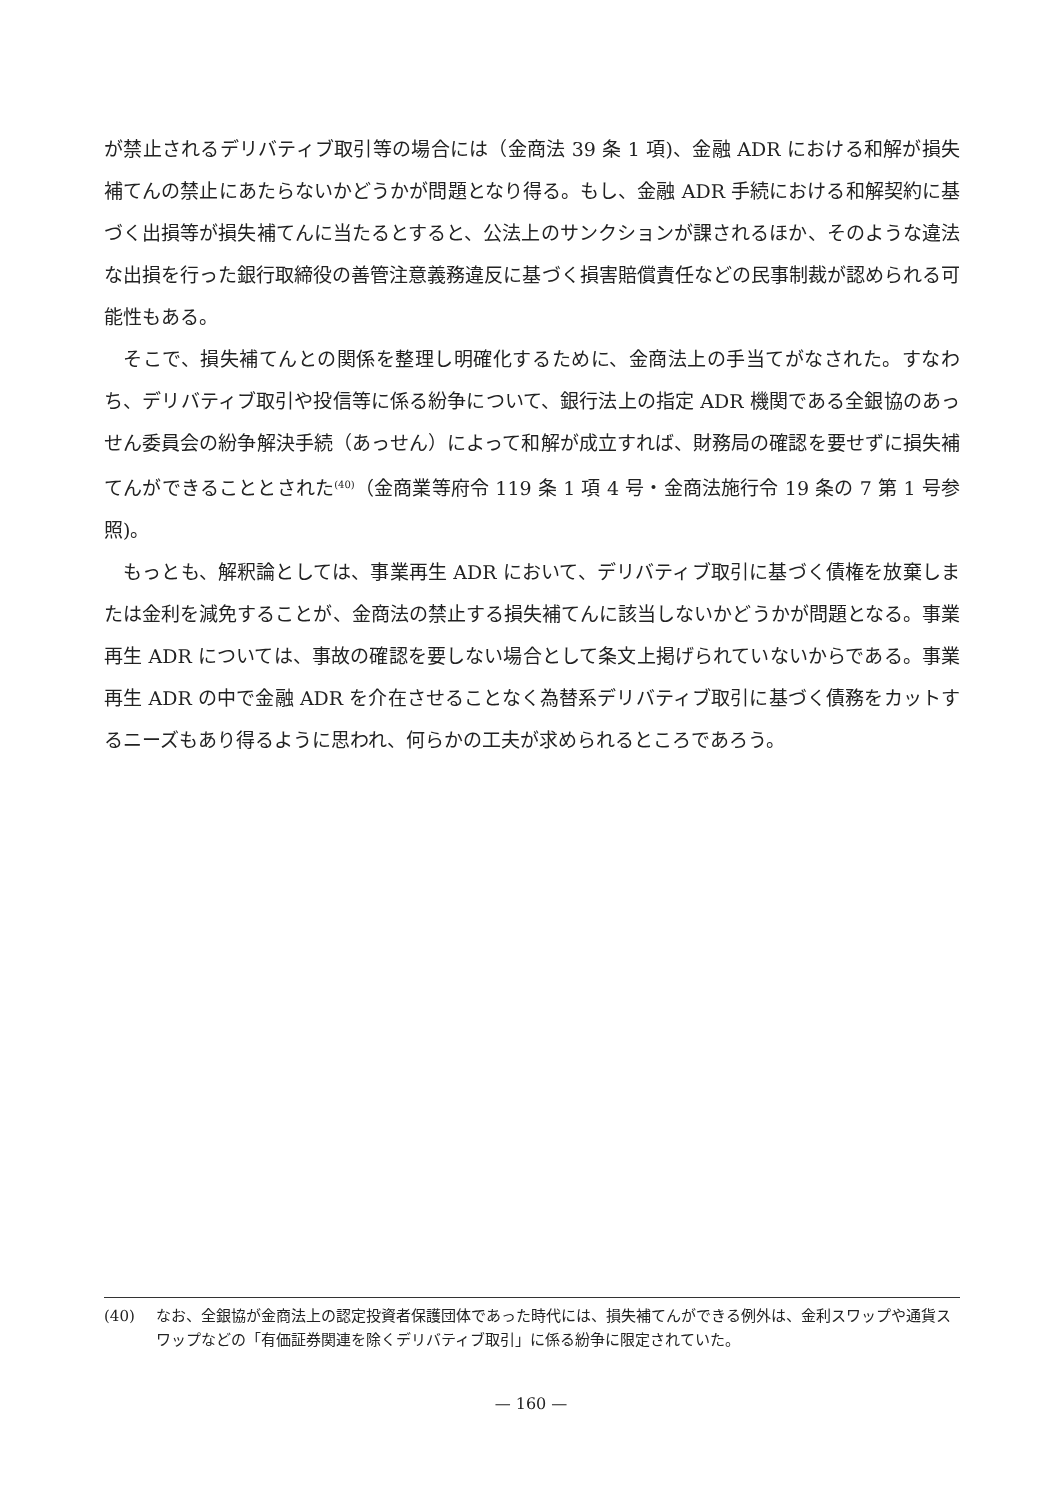が禁止されるデリバティブ取引等の場合には（金商法 39 条 1 項)、金融 ADR における和解が損失補てんの禁止にあたらないかどうかが問題となり得る。もし、金融 ADR 手続における和解契約に基づく出損等が損失補てんに当たるとすると、公法上のサンクションが課されるほか、そのような違法な出損を行った銀行取締役の善管注意義務違反に基づく損害賠償責任などの民事制裁が認められる可能性もある。
そこで、損失補てんとの関係を整理し明確化するために、金商法上の手当てがなされた。すなわち、デリバティブ取引や投信等に係る紛争について、銀行法上の指定 ADR 機関である全銀協のあっせん委員会の紛争解決手続（あっせん）によって和解が成立すれば、財務局の確認を要せずに損失補てんができることとされた<sup>(40)</sup>（金商業等府令 119 条 1 項 4 号・金商法施行令 19 条の 7 第 1 号参照)。
もっとも、解釈論としては、事業再生 ADR において、デリバティブ取引に基づく債権を放棄しまたは金利を減免することが、金商法の禁止する損失補てんに該当しないかどうかが問題となる。事業再生 ADR については、事故の確認を要しない場合として条文上掲げられていないからである。事業再生 ADR の中で金融 ADR を介在させることなく為替系デリバティブ取引に基づく債務をカットするニーズもあり得るように思われ、何らかの工夫が求められるところであろう。
(40) なお、全銀協が金商法上の認定投資者保護団体であった時代には、損失補てんができる例外は、金利スワップや通貨スワップなどの「有価証券関連を除くデリバティブ取引」に係る紛争に限定されていた。
— 160 —